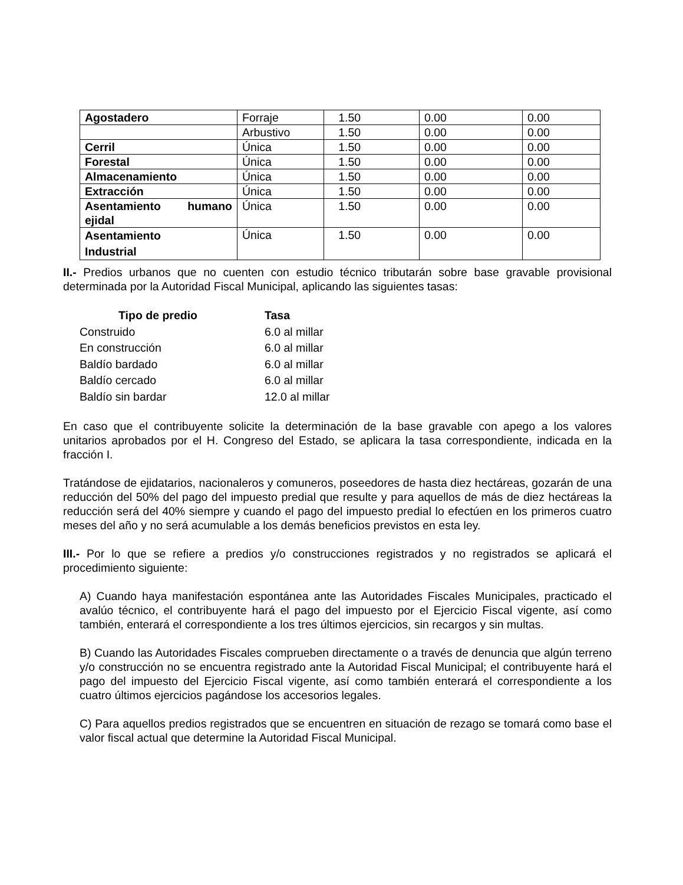| Agostadero | Forraje | 1.50 | 0.00 | 0.00 |
| | Arbustivo | 1.50 | 0.00 | 0.00 |
| Cerril | Única | 1.50 | 0.00 | 0.00 |
| Forestal | Única | 1.50 | 0.00 | 0.00 |
| Almacenamiento | Única | 1.50 | 0.00 | 0.00 |
| Extracción | Única | 1.50 | 0.00 | 0.00 |
| Asentamiento humano ejidal | Única | 1.50 | 0.00 | 0.00 |
| Asentamiento Industrial | Única | 1.50 | 0.00 | 0.00 |
II.- Predios urbanos que no cuenten con estudio técnico tributarán sobre base gravable provisional determinada por la Autoridad Fiscal Municipal, aplicando las siguientes tasas:
| Tipo de predio | Tasa |
| --- | --- |
| Construido | 6.0 al millar |
| En construcción | 6.0 al millar |
| Baldío bardado | 6.0 al millar |
| Baldío cercado | 6.0 al millar |
| Baldío sin bardar | 12.0 al millar |
En caso que el contribuyente solicite la determinación de la base gravable con apego a los valores unitarios aprobados por el H. Congreso del Estado, se aplicara la tasa correspondiente, indicada en la fracción I.
Tratándose de ejidatarios, nacionaleros y comuneros, poseedores de hasta diez hectáreas, gozarán de una reducción del 50% del pago del impuesto predial que resulte y para aquellos de más de diez hectáreas la reducción será del 40% siempre y cuando el pago del impuesto predial lo efectúen en los primeros cuatro meses del año y no será acumulable a los demás beneficios previstos en esta ley.
III.- Por lo que se refiere a predios y/o construcciones registrados y no registrados se aplicará el procedimiento siguiente:
A) Cuando haya manifestación espontánea ante las Autoridades Fiscales Municipales, practicado el avalúo técnico, el contribuyente hará el pago del impuesto por el Ejercicio Fiscal vigente, así como también, enterará el correspondiente a los tres últimos ejercicios, sin recargos y sin multas.
B) Cuando las Autoridades Fiscales comprueben directamente o a través de denuncia que algún terreno y/o construcción no se encuentra registrado ante la Autoridad Fiscal Municipal; el contribuyente hará el pago del impuesto del Ejercicio Fiscal vigente, así como también enterará el correspondiente a los cuatro últimos ejercicios pagándose los accesorios legales.
C) Para aquellos predios registrados que se encuentren en situación de rezago se tomará como base el valor fiscal actual que determine la Autoridad Fiscal Municipal.